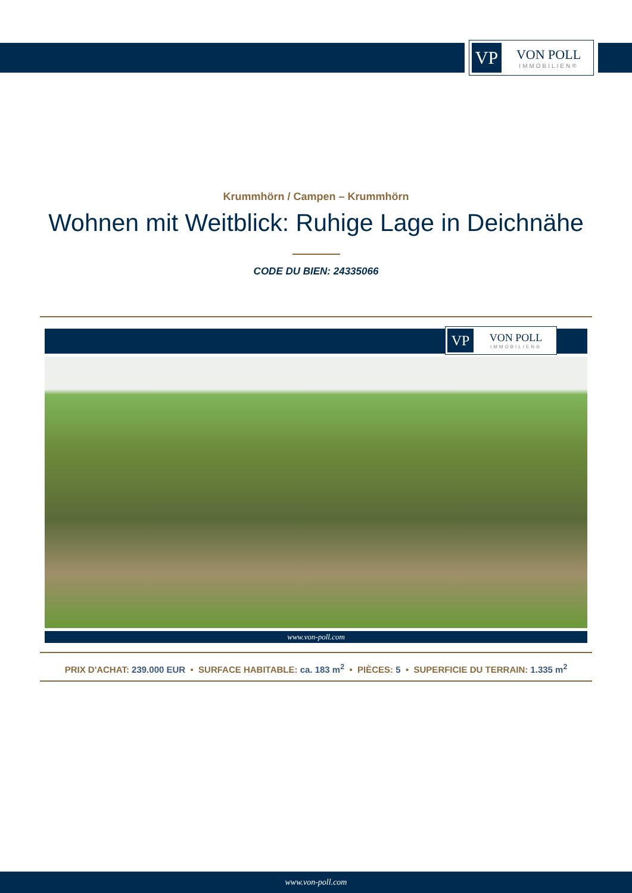VP
VON POLL
IMMOBILIEN®
Krummhörn / Campen – Krummhörn
Wohnen mit Weitblick: Ruhige Lage in Deichnähe
CODE DU BIEN: 24335066
VP
VON POLL
IMMOBILIEN®
www.von-poll.com
PRIX D'ACHAT: 239.000 EUR • SURFACE HABITABLE: ca. 183 m<sup>2</sup> • PIÈCES: 5 • SUPERFICIE DU TERRAIN: 1.335 m<sup>2</sup>
www.von-poll.com